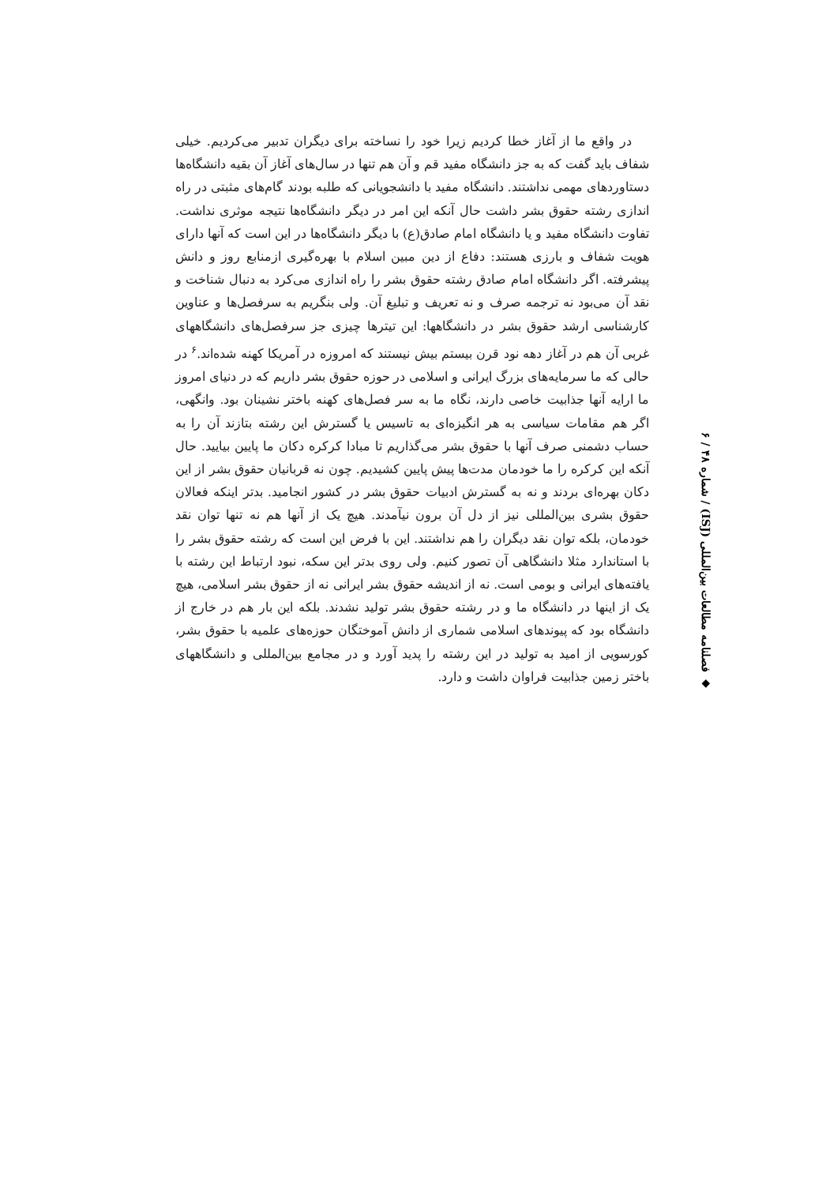در واقع ما از آغاز خطا کردیم زیرا خود را نساخته برای دیگران تدبیر می‌کردیم. خیلی شفاف باید گفت که به جز دانشگاه مفید قم و آن هم تنها در سال‌های آغاز آن بقیه دانشگاه‌ها دستاوردهای مهمی نداشتند. دانشگاه مفید با دانشجویانی که طلبه بودند گام‌های مثبتی در راه اندازی رشته حقوق بشر داشت حال آنکه این امر در دیگر دانشگاه‌ها نتیجه موثری نداشت. تفاوت دانشگاه مفید و یا دانشگاه امام صادق(ع) با دیگر دانشگاه‌ها در این است که آنها دارای هویت شفاف و بارزی هستند: دفاع از دین مبین اسلام با بهره‌گیری ازمنابع روز و دانش پیشرفته. اگر دانشگاه امام صادق رشته حقوق بشر را راه اندازی می‌کرد به دنبال شناخت و نقد آن می‌بود نه ترجمه صرف و نه تعریف و تبلیغ آن. ولی بنگریم به سرفصل‌ها و عناوین کارشناسی ارشد حقوق بشر در دانشگاهها: این تیترها چیزی جز سرفصل‌های دانشگاههای غربی آن هم در آغاز دهه نود قرن بیستم بیش نیستند که امروزه در آمریکا کهنه شده‌اند.<sup>۶</sup> در حالی که ما سرمایه‌های بزرگ ایرانی و اسلامی در حوزه حقوق بشر داریم که در دنیای امروز ما ارایه آنها جذابیت خاصی دارند، نگاه ما به سر فصل‌های کهنه باختر نشینان بود. وانگهی، اگر هم مقامات سیاسی به هر انگیزه‌ای به تاسیس یا گسترش این رشته بتازند آن را به حساب دشمنی صرف آنها با حقوق بشر می‌گذاریم تا مبادا کرکره دکان ما پایین بیایید. حال آنکه این کرکره را ما خودمان مدت‌ها پیش پایین کشیدیم. چون نه قربانیان حقوق بشر از این دکان بهره‌ای بردند و نه به گسترش ادبیات حقوق بشر در کشور انجامید. بدتر اینکه فعالان حقوق بشری بین‌المللی نیز از دل آن برون نیآمدند. هیچ یک از آنها هم نه تنها توان نقد خودمان، بلکه توان نقد دیگران را هم نداشتند. این با فرض این است که رشته حقوق بشر را با استاندارد مثلا دانشگاهی آن تصور کنیم. ولی روی بدتر این سکه، نبود ارتباط این رشته با یافته‌های ایرانی و بومی است. نه از اندیشه حقوق بشر ایرانی نه از حقوق بشر اسلامی، هیچ یک از اینها در دانشگاه ما و در رشته حقوق بشر تولید نشدند. بلکه این بار هم در خارج از دانشگاه بود که پیوندهای اسلامی شماری از دانش آموختگان حوزه‌های علمیه با حقوق بشر، کورسویی از امید به تولید در این رشته را پدید آورد و در مجامع بین‌المللی و دانشگاههای باختر زمین جذابیت فراوان داشت و دارد.
◆ فصلنامه مطالعات بین‌المللی (ISJ) / شماره ۴۸ / ۶